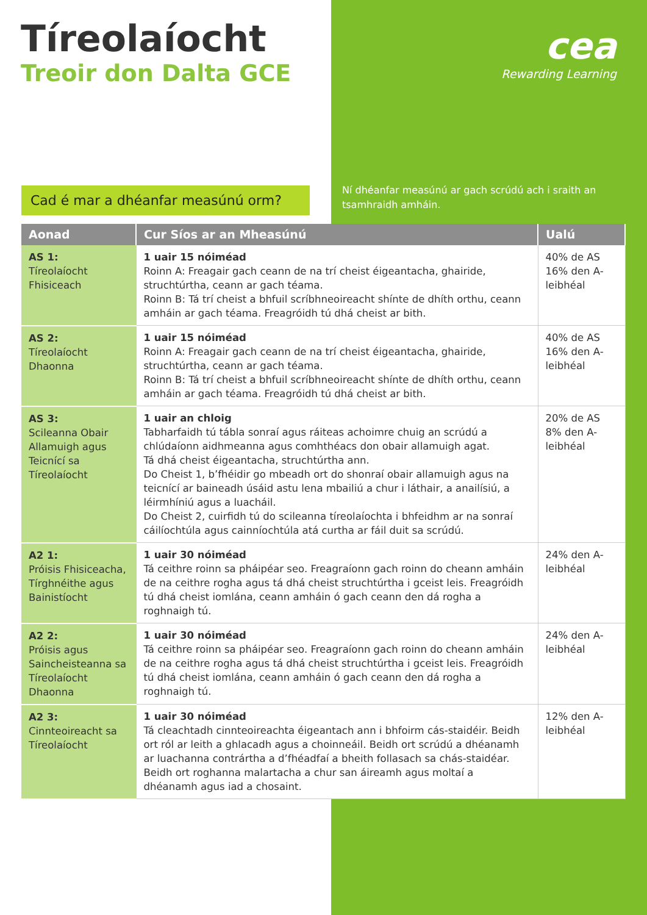Tíreolaíocht
Treoir don Dalta GCE
cea
Rewarding Learning
Cad é mar a dhéanfar measúnú orm?
Ní dhéanfar measúnú ar gach scrúdú ach i sraith an tsamhraidh amháin.
| Aonad | Cur Síos ar an Mheasúnú | Ualú |
| --- | --- | --- |
| AS 1: Tíreolaíocht Fhisiceach | 1 uair 15 nóiméad Roinn A: Freagair gach ceann de na trí cheist éigeantacha, ghairide, struchtúrtha, ceann ar gach téama. Roinn B: Tá trí cheist a bhfuil scríbhneoireacht shínte de dhíth orthu, ceann amháin ar gach téama. Freagróidh tú dhá cheist ar bith. | 40% de AS 16% den A-leibhéal |
| AS 2: Tíreolaíocht Dhaonna | 1 uair 15 nóiméad Roinn A: Freagair gach ceann de na trí cheist éigeantacha, ghairide, struchtúrtha, ceann ar gach téama. Roinn B: Tá trí cheist a bhfuil scríbhneoireacht shínte de dhíth orthu, ceann amháin ar gach téama. Freagróidh tú dhá cheist ar bith. | 40% de AS 16% den A-leibhéal |
| AS 3: Scileanna Obair Allamuigh agus Teicnící sa Tíreolaíocht | 1 uair an chloig Tabharfaidh tú tábla sonraí agus ráiteas achoimre chuig an scrúdú a chlúdaíonn aidhmeanna agus comhthéacs don obair allamuigh agat. Tá dhá cheist éigeantacha, struchtúrtha ann. Do Cheist 1, b’fhéidir go mbeadh ort do shonraí obair allamuigh agus na teicnící ar baineadh úsáid astu lena mbailiú a chur i láthair, a anailísiú, a léirmhíniú agus a luacháil. Do Cheist 2, cuirfidh tú do scileanna tíreolaíochta i bhfeidhm ar na sonraí cáilíochtúla agus cainníochtúla atá curtha ar fáil duit sa scrúdú. | 20% de AS 8% den A-leibhéal |
| A2 1: Próisis Fhisiceacha, Tírghnéithe agus Bainistíocht | 1 uair 30 nóiméad Tá ceithre roinn sa pháipéar seo. Freagraíonn gach roinn do cheann amháin de na ceithre rogha agus tá dhá cheist struchtúrtha i gceist leis. Freagróidh tú dhá cheist iomlána, ceann amháin ó gach ceann den dá rogha a roghnaigh tú. | 24% den A-leibhéal |
| A2 2: Próisis agus Saincheisteanna sa Tíreolaíocht Dhaonna | 1 uair 30 nóiméad Tá ceithre roinn sa pháipéar seo. Freagraíonn gach roinn do cheann amháin de na ceithre rogha agus tá dhá cheist struchtúrtha i gceist leis. Freagróidh tú dhá cheist iomlána, ceann amháin ó gach ceann den dá rogha a roghnaigh tú. | 24% den A-leibhéal |
| A2 3: Cinnteoireacht sa Tíreolaíocht | 1 uair 30 nóiméad Tá cleachtadh cinnteoireachta éigeantach ann i bhfoirm cás-staidéir. Beidh ort ról ar leith a ghlacadh agus a choinneáil. Beidh ort scrúdú a dhéanamh ar luachanna contrártha a d’fhéadfaí a bheith follasach sa chás-staidéar. Beidh ort roghanna malartacha a chur san áireamh agus moltaí a dhéanamh agus iad a chosaint. | 12% den A-leibhéal |